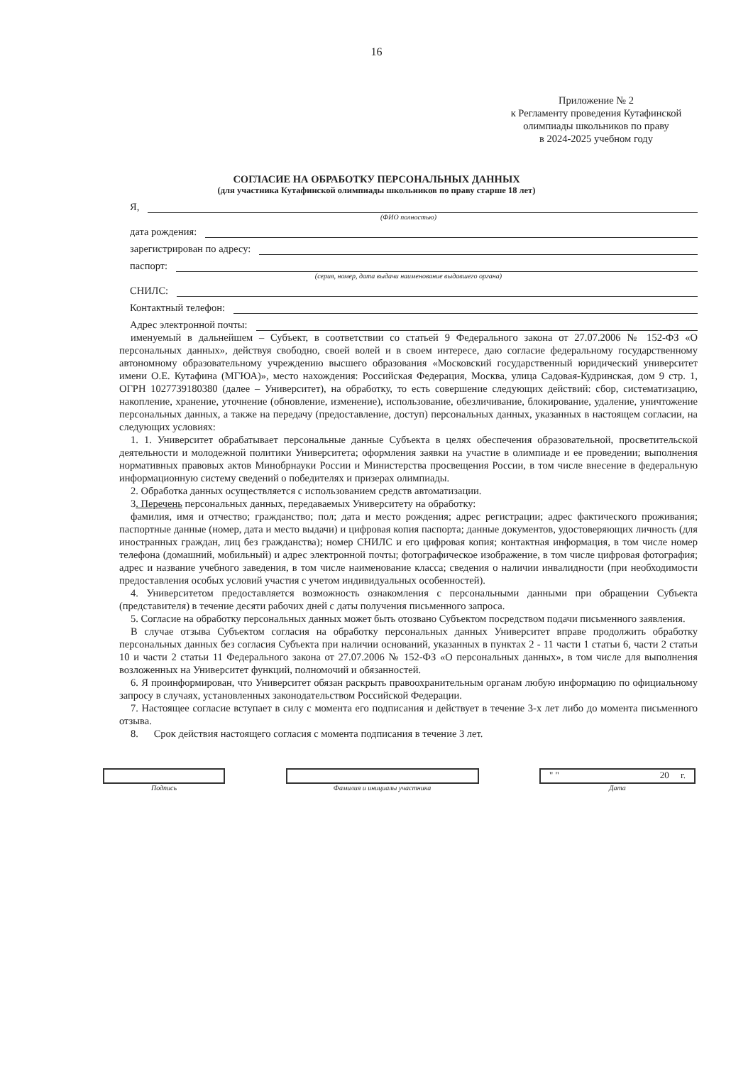16
Приложение № 2
к Регламенту проведения Кутафинской олимпиады школьников по праву
в 2024-2025 учебном году
СОГЛАСИЕ НА ОБРАБОТКУ ПЕРСОНАЛЬНЫХ ДАННЫХ
(для участника Кутафинской олимпиады школьников по праву старше 18 лет)
Я,
(ФИО полностью)
дата рождения:
зарегистрирован по адресу:
паспорт:
(серия, номер, дата выдачи наименование выдавшего органа)
СНИЛС:
Контактный телефон:
Адрес электронной почты:
именуемый в дальнейшем – Субъект, в соответствии со статьей 9 Федерального закона от 27.07.2006 № 152-ФЗ «О персональных данных», действуя свободно, своей волей и в своем интересе, даю согласие федеральному государственному автономному образовательному учреждению высшего образования «Московский государственный юридический университет имени О.Е. Кутафина (МГЮА)», место нахождения: Российская Федерация, Москва, улица Садовая-Кудринская, дом 9 стр. 1, ОГРН 1027739180380 (далее – Университет), на обработку, то есть совершение следующих действий: сбор, систематизацию, накопление, хранение, уточнение (обновление, изменение), использование, обезличивание, блокирование, удаление, уничтожение персональных данных, а также на передачу (предоставление, доступ) персональных данных, указанных в настоящем согласии, на следующих условиях:
1. 1. Университет обрабатывает персональные данные Субъекта в целях обеспечения образовательной, просветительской деятельности и молодежной политики Университета; оформления заявки на участие в олимпиаде и ее проведении; выполнения нормативных правовых актов Минобрнауки России и Министерства просвещения России, в том числе внесение в федеральную информационную систему сведений о победителях и призерах олимпиады.
2. Обработка данных осуществляется с использованием средств автоматизации.
3. Перечень персональных данных, передаваемых Университету на обработку:
фамилия, имя и отчество; гражданство; пол; дата и место рождения; адрес регистрации; адрес фактического проживания; паспортные данные (номер, дата и место выдачи) и цифровая копия паспорта; данные документов, удостоверяющих личность (для иностранных граждан, лиц без гражданства); номер СНИЛС и его цифровая копия; контактная информация, в том числе номер телефона (домашний, мобильный) и адрес электронной почты; фотографическое изображение, в том числе цифровая фотография; адрес и название учебного заведения, в том числе наименование класса; сведения о наличии инвалидности (при необходимости предоставления особых условий участия с учетом индивидуальных особенностей).
4. Университетом предоставляется возможность ознакомления с персональными данными при обращении Субъекта (представителя) в течение десяти рабочих дней с даты получения письменного запроса.
5. Согласие на обработку персональных данных может быть отозвано Субъектом посредством подачи письменного заявления.
В случае отзыва Субъектом согласия на обработку персональных данных Университет вправе продолжить обработку персональных данных без согласия Субъекта при наличии оснований, указанных в пунктах 2 - 11 части 1 статьи 6, части 2 статьи 10 и части 2 статьи 11 Федерального закона от 27.07.2006 № 152-ФЗ «О персональных данных», в том числе для выполнения возложенных на Университет функций, полномочий и обязанностей.
6. Я проинформирован, что Университет обязан раскрыть правоохранительным органам любую информацию по официальному запросу в случаях, установленных законодательством Российской Федерации.
7. Настоящее согласие вступает в силу с момента его подписания и действует в течение 3-х лет либо до момента письменного отзыва.
8. Срок действия настоящего согласия с момента подписания в течение 3 лет.
Подпись Фамилия и инициалы участника
" " 20 г.
Дата